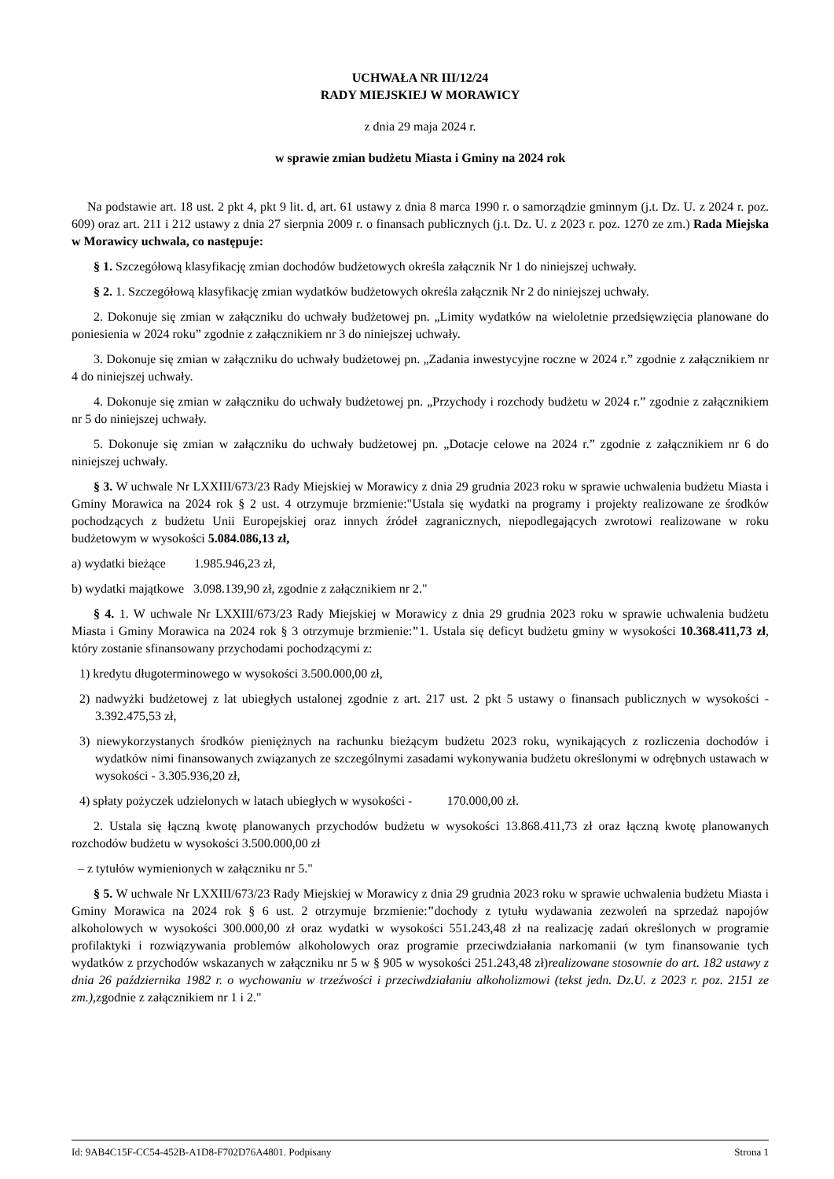UCHWAŁA NR III/12/24
RADY MIEJSKIEJ W MORAWICY
z dnia 29 maja 2024 r.
w sprawie zmian budżetu Miasta i Gminy na 2024 rok
Na podstawie art. 18 ust. 2 pkt 4, pkt 9 lit. d, art. 61 ustawy z dnia 8 marca 1990 r. o samorządzie gminnym (j.t. Dz. U. z 2024 r. poz. 609) oraz art. 211 i 212 ustawy z dnia 27 sierpnia 2009 r. o finansach publicznych (j.t. Dz. U. z 2023 r. poz. 1270 ze zm.) Rada Miejska w Morawicy uchwala, co następuje:
§ 1. Szczegółową klasyfikację zmian dochodów budżetowych określa załącznik Nr 1 do niniejszej uchwały.
§ 2. 1. Szczegółową klasyfikację zmian wydatków budżetowych określa załącznik Nr 2 do niniejszej uchwały.
2. Dokonuje się zmian w załączniku do uchwały budżetowej pn. „Limity wydatków na wieloletnie przedsięwzięcia planowane do poniesienia w 2024 roku” zgodnie z załącznikiem nr 3 do niniejszej uchwały.
3. Dokonuje się zmian w załączniku do uchwały budżetowej pn. „Zadania inwestycyjne roczne w 2024 r.” zgodnie z załącznikiem nr 4 do niniejszej uchwały.
4. Dokonuje się zmian w załączniku do uchwały budżetowej pn. „Przychody i rozchody budżetu w 2024 r.” zgodnie z załącznikiem nr 5 do niniejszej uchwały.
5. Dokonuje się zmian w załączniku do uchwały budżetowej pn. „Dotacje celowe na 2024 r.” zgodnie z załącznikiem nr 6 do niniejszej uchwały.
§ 3. W uchwale Nr LXXIII/673/23 Rady Miejskiej w Morawicy z dnia 29 grudnia 2023 roku w sprawie uchwalenia budżetu Miasta i Gminy Morawica na 2024 rok § 2 ust. 4 otrzymuje brzmienie:"Ustala się wydatki na programy i projekty realizowane ze środków pochodzących z budżetu Unii Europejskiej oraz innych źródeł zagranicznych, niepodlegających zwrotowi realizowane w roku budżetowym w wysokości 5.084.086,13 zł,
a) wydatki bieżące 1.985.946,23 zł,
b) wydatki majątkowe 3.098.139,90 zł, zgodnie z załącznikiem nr 2."
§ 4. 1. W uchwale Nr LXXIII/673/23 Rady Miejskiej w Morawicy z dnia 29 grudnia 2023 roku w sprawie uchwalenia budżetu Miasta i Gminy Morawica na 2024 rok § 3 otrzymuje brzmienie:"1. Ustala się deficyt budżetu gminy w wysokości 10.368.411,73 zł, który zostanie sfinansowany przychodami pochodzącymi z:
1) kredytu długoterminowego w wysokości 3.500.000,00 zł,
2) nadwyżki budżetowej z lat ubiegłych ustalonej zgodnie z art. 217 ust. 2 pkt 5 ustawy o finansach publicznych w wysokości - 3.392.475,53 zł,
3) niewykorzystanych środków pieniężnych na rachunku bieżącym budżetu 2023 roku, wynikających z rozliczenia dochodów i wydatków nimi finansowanych związanych ze szczególnymi zasadami wykonywania budżetu określonymi w odrębnych ustawach w wysokości - 3.305.936,20 zł,
4) spłaty pożyczek udzielonych w latach ubiegłych w wysokości - 170.000,00 zł.
2. Ustala się łączną kwotę planowanych przychodów budżetu w wysokości 13.868.411,73 zł oraz łączną kwotę planowanych rozchodów budżetu w wysokości 3.500.000,00 zł
– z tytułów wymienionych w załączniku nr 5."
§ 5. W uchwale Nr LXXIII/673/23 Rady Miejskiej w Morawicy z dnia 29 grudnia 2023 roku w sprawie uchwalenia budżetu Miasta i Gminy Morawica na 2024 rok § 6 ust. 2 otrzymuje brzmienie:"dochody z tytułu wydawania zezwoleń na sprzedaż napojów alkoholowych w wysokości 300.000,00 zł oraz wydatki w wysokości 551.243,48 zł na realizację zadań określonych w programie profilaktyki i rozwiązywania problemów alkoholowych oraz programie przeciwdziałania narkomanii (w tym finansowanie tych wydatków z przychodów wskazanych w załączniku nr 5 w § 905 w wysokości 251.243,48 zł)realizowane stosownie do art. 182 ustawy z dnia 26 października 1982 r. o wychowaniu w trzeźwości i przeciwdziałaniu alkoholizmowi (tekst jedn. Dz.U. z 2023 r. poz. 2151 ze zm.), zgodnie z załącznikiem nr 1 i 2."
Id: 9AB4C15F-CC54-452B-A1D8-F702D76A4801. Podpisany Strona 1